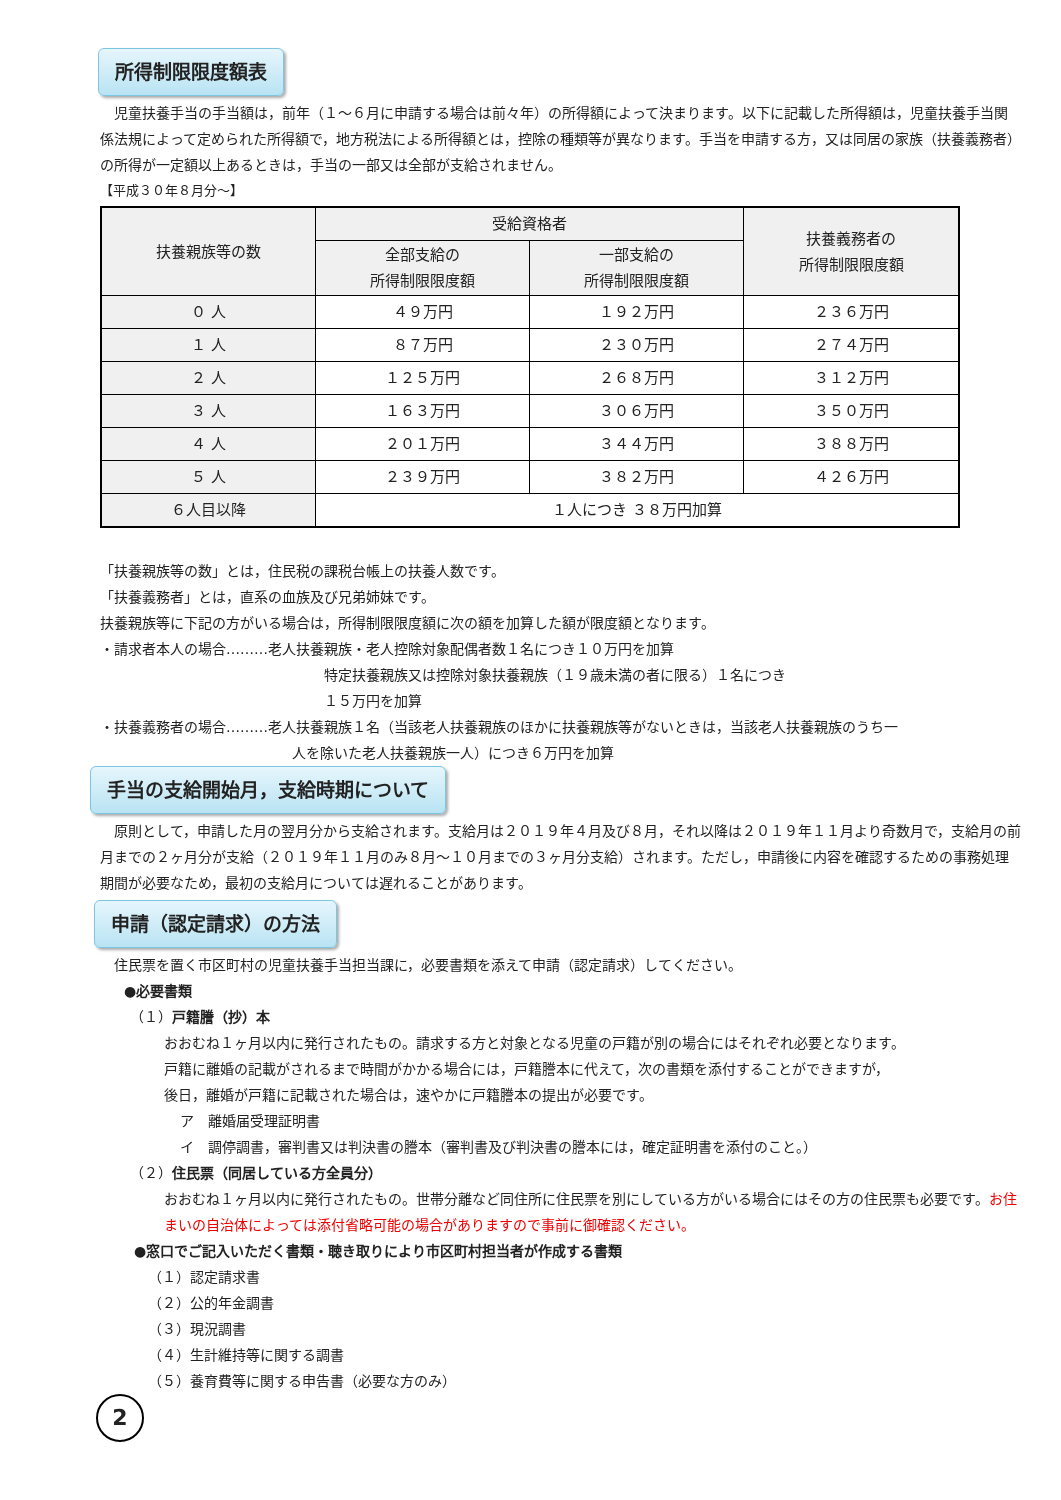所得制限限度額表
　児童扶養手当の手当額は，前年（１～６月に申請する場合は前々年）の所得額によって決まります。以下に記載した所得額は，児童扶養手当関係法規によって定められた所得額で，地方税法による所得額とは，控除の種類等が異なります。手当を申請する方，又は同居の家族（扶養義務者）の所得が一定額以上あるときは，手当の一部又は全部が支給されません。
【平成３０年８月分～】
| 扶養親族等の数 | 受給資格者 | | 扶養義務者の 所得制限限度額 |
| --- | --- | --- | --- |
| | 全部支給の 所得制限限度額 | 一部支給の 所得制限限度額 | |
| ０ 人 | ４９万円 | １９２万円 | ２３６万円 |
| １ 人 | ８７万円 | ２３０万円 | ２７４万円 |
| ２ 人 | １２５万円 | ２６８万円 | ３１２万円 |
| ３ 人 | １６３万円 | ３０６万円 | ３５０万円 |
| ４ 人 | ２０１万円 | ３４４万円 | ３８８万円 |
| ５ 人 | ２３９万円 | ３８２万円 | ４２６万円 |
| ６人目以降 | １人につき ３８万円加算 | | |
「扶養親族等の数」とは，住民税の課税台帳上の扶養人数です。
「扶養義務者」とは，直系の血族及び兄弟姉妹です。
扶養親族等に下記の方がいる場合は，所得制限限度額に次の額を加算した額が限度額となります。
・請求者本人の場合………老人扶養親族・老人控除対象配偶者数１名につき１０万円を加算
特定扶養親族又は控除対象扶養親族（１９歳未満の者に限る）１名につき
１５万円を加算
・扶養義務者の場合………老人扶養親族１名（当該老人扶養親族のほかに扶養親族等がないときは，当該老人扶養親族のうち一
人を除いた老人扶養親族一人）につき６万円を加算
手当の支給開始月，支給時期について
　原則として，申請した月の翌月分から支給されます。支給月は２０１９年４月及び８月，それ以降は２０１９年１１月より奇数月で，支給月の前月までの２ヶ月分が支給（２０１９年１１月のみ８月～１０月までの３ヶ月分支給）されます。ただし，申請後に内容を確認するための事務処理期間が必要なため，最初の支給月については遅れることがあります。
申請（認定請求）の方法
　住民票を置く市区町村の児童扶養手当担当課に，必要書類を添えて申請（認定請求）してください。
●必要書類
（１）戸籍謄（抄）本
おおむね１ヶ月以内に発行されたもの。請求する方と対象となる児童の戸籍が別の場合にはそれぞれ必要となります。
戸籍に離婚の記載がされるまで時間がかかる場合には，戸籍謄本に代えて，次の書類を添付することができますが，
後日，離婚が戸籍に記載された場合は，速やかに戸籍謄本の提出が必要です。
ア　離婚届受理証明書
イ　調停調書，審判書又は判決書の謄本（審判書及び判決書の謄本には，確定証明書を添付のこと。）
（２）住民票（同居している方全員分）
おおむね１ヶ月以内に発行されたもの。世帯分離など同住所に住民票を別にしている方がいる場合にはその方の住民票も必要です。お住まいの自治体によっては添付省略可能の場合がありますので事前に御確認ください。
●窓口でご記入いただく書類・聴き取りにより市区町村担当者が作成する書類
（１）認定請求書
（２）公的年金調書
（３）現況調書
（４）生計維持等に関する調書
（５）養育費等に関する申告書（必要な方のみ）
2